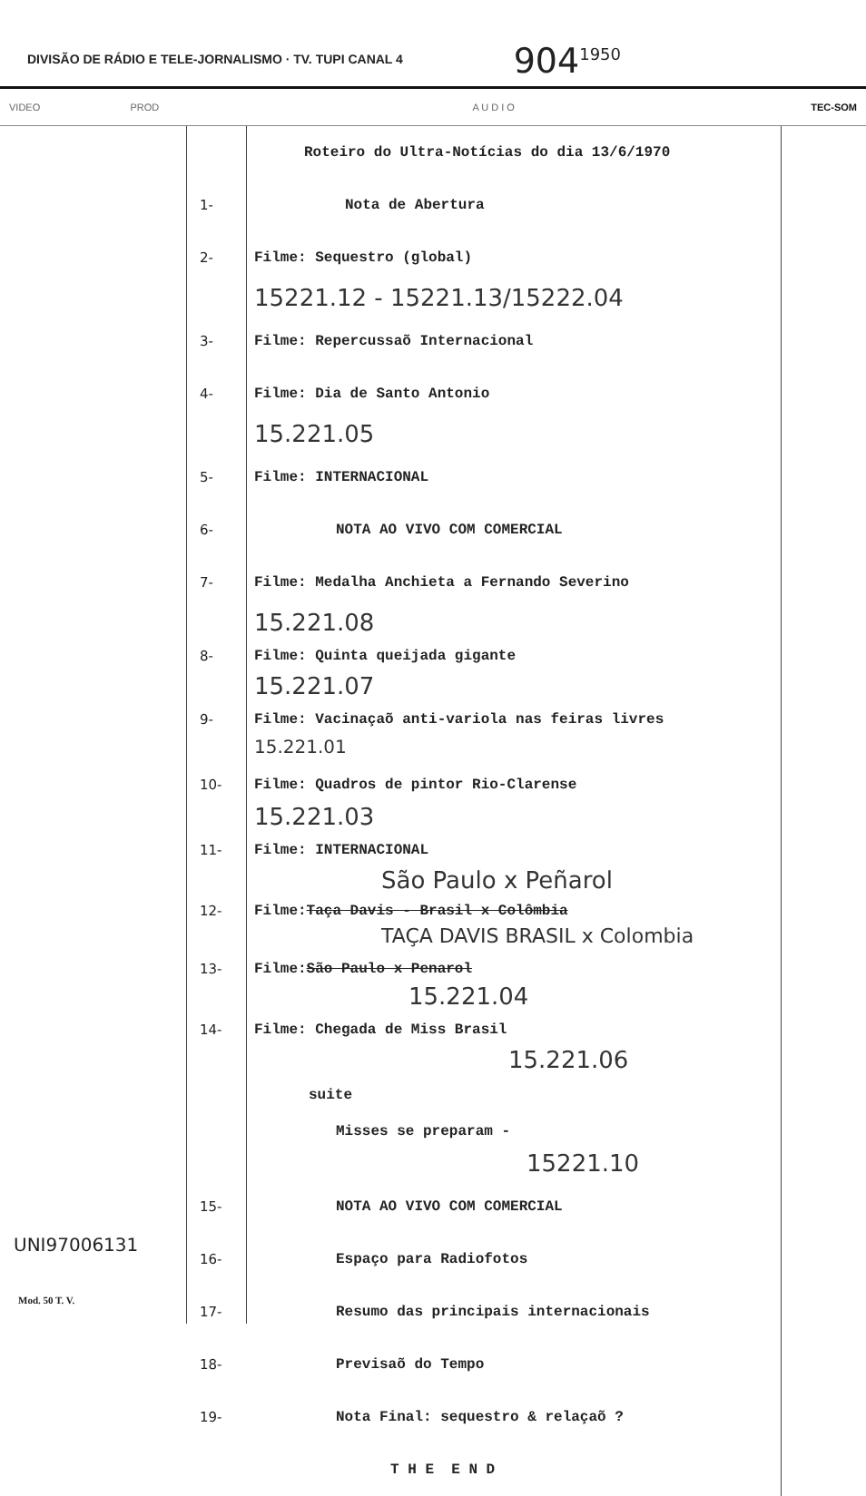DIVISÃO DE RÁDIO E TELE-JORNALISMO · TV. TUPI CANAL 4
904<sup>1950</sup>
VIDEO PROD A U D I O TEC-SOM
UNI97006131
Mod. 50 T. V.
Roteiro do Ultra-Notícias do dia 13/6/1970
1- Nota de Abertura
2- Filme: Sequestro (global)
15221.12 - 15221.13/15222.04
3- Filme: Repercussaõ Internacional
4- Filme: Dia de Santo Antonio
15.221.05
5- Filme: INTERNACIONAL
6- NOTA AO VIVO COM COMERCIAL
7- Filme: Medalha Anchieta a Fernando Severino
15.221.08
8- Filme: Quinta queijada gigante
15.221.07
9- Filme: Vacinaçaõ anti-variola nas feiras livres
15.221.01
10- Filme: Quadros de pintor Rio-Clarense
15.221.03
11- Filme: INTERNACIONAL
São Paulo x Peñarol
12- Filme: Taça Davis - Brasil x Colômbia
TAÇA DAVIS BRASIL x Colombia
13- Filme: São Paulo x Penarol
15.221.04
14- Filme: Chegada de Miss Brasil
15.221.06
suite
Misses se preparam -
15221.10
15- NOTA AO VIVO COM COMERCIAL
16- Espaço para Radiofotos
17- Resumo das principais internacionais
18- Previsaõ do Tempo
19- Nota Final: sequestro & relaçaõ ?
T H E E N D